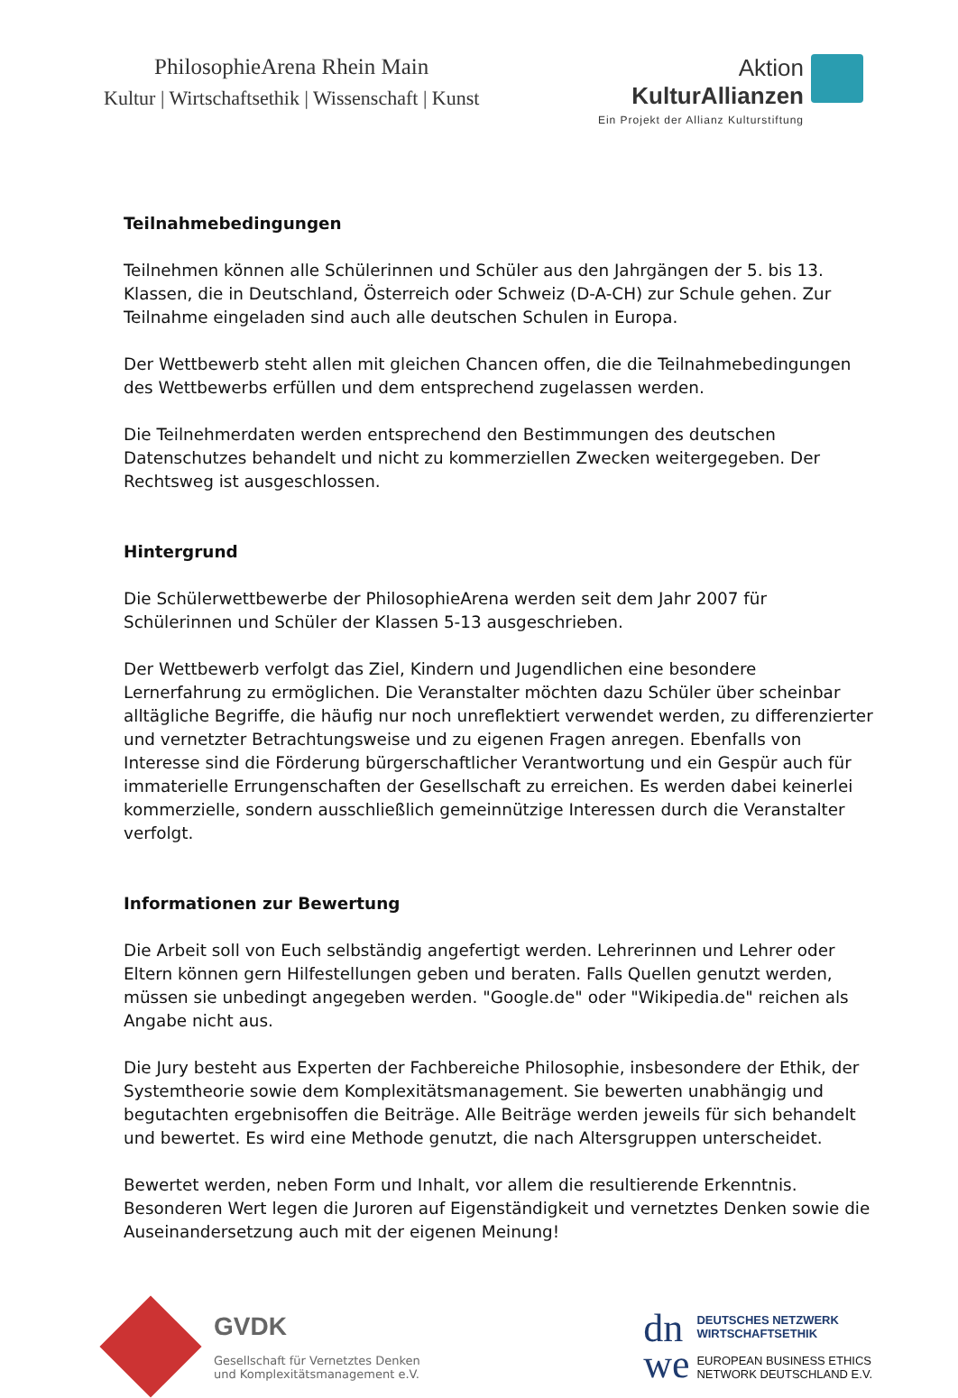PhilosophieArena Rhein Main
Kultur | Wirtschaftsethik | Wissenschaft | Kunst
Aktion
KulturAllianzen
Ein Projekt der Allianz Kulturstiftung
Teilnahmebedingungen
Teilnehmen können alle Schülerinnen und Schüler aus den Jahrgängen der 5. bis 13. Klassen, die in Deutschland, Österreich oder Schweiz (D-A-CH) zur Schule gehen. Zur Teilnahme eingeladen sind auch alle deutschen Schulen in Europa.
Der Wettbewerb steht allen mit gleichen Chancen offen, die die Teilnahmebedingungen des Wettbewerbs erfüllen und dem entsprechend zugelassen werden.
Die Teilnehmerdaten werden entsprechend den Bestimmungen des deutschen Datenschutzes behandelt und nicht zu kommerziellen Zwecken weitergegeben. Der Rechtsweg ist ausgeschlossen.
Hintergrund
Die Schülerwettbewerbe der PhilosophieArena werden seit dem Jahr 2007 für Schülerinnen und Schüler der Klassen 5-13 ausgeschrieben.
Der Wettbewerb verfolgt das Ziel, Kindern und Jugendlichen eine besondere Lernerfahrung zu ermöglichen. Die Veranstalter möchten dazu Schüler über scheinbar alltägliche Begriffe, die häufig nur noch unreflektiert verwendet werden, zu differenzierter und vernetzter Betrachtungsweise und zu eigenen Fragen anregen. Ebenfalls von Interesse sind die Förderung bürgerschaftlicher Verantwortung und ein Gespür auch für immaterielle Errungenschaften der Gesellschaft zu erreichen. Es werden dabei keinerlei kommerzielle, sondern ausschließlich gemeinnützige Interessen durch die Veranstalter verfolgt.
Informationen zur Bewertung
Die Arbeit soll von Euch selbständig angefertigt werden. Lehrerinnen und Lehrer oder Eltern können gern Hilfestellungen geben und beraten. Falls Quellen genutzt werden, müssen sie unbedingt angegeben werden. "Google.de" oder "Wikipedia.de" reichen als Angabe nicht aus.
Die Jury besteht aus Experten der Fachbereiche Philosophie, insbesondere der Ethik, der Systemtheorie sowie dem Komplexitätsmanagement. Sie bewerten unabhängig und begutachten ergebnisoffen die Beiträge. Alle Beiträge werden jeweils für sich behandelt und bewertet. Es wird eine Methode genutzt, die nach Altersgruppen unterscheidet.
Bewertet werden, neben Form und Inhalt, vor allem die resultierende Erkenntnis. Besonderen Wert legen die Juroren auf Eigenständigkeit und vernetztes Denken sowie die Auseinandersetzung auch mit der eigenen Meinung!
GVDK
Gesellschaft für Vernetztes Denken
und Komplexitätsmanagement e.V.
dn
we
DEUTSCHES NETZWERK
WIRTSCHAFTSETHIK
EUROPEAN BUSINESS ETHICS
NETWORK DEUTSCHLAND E.V.